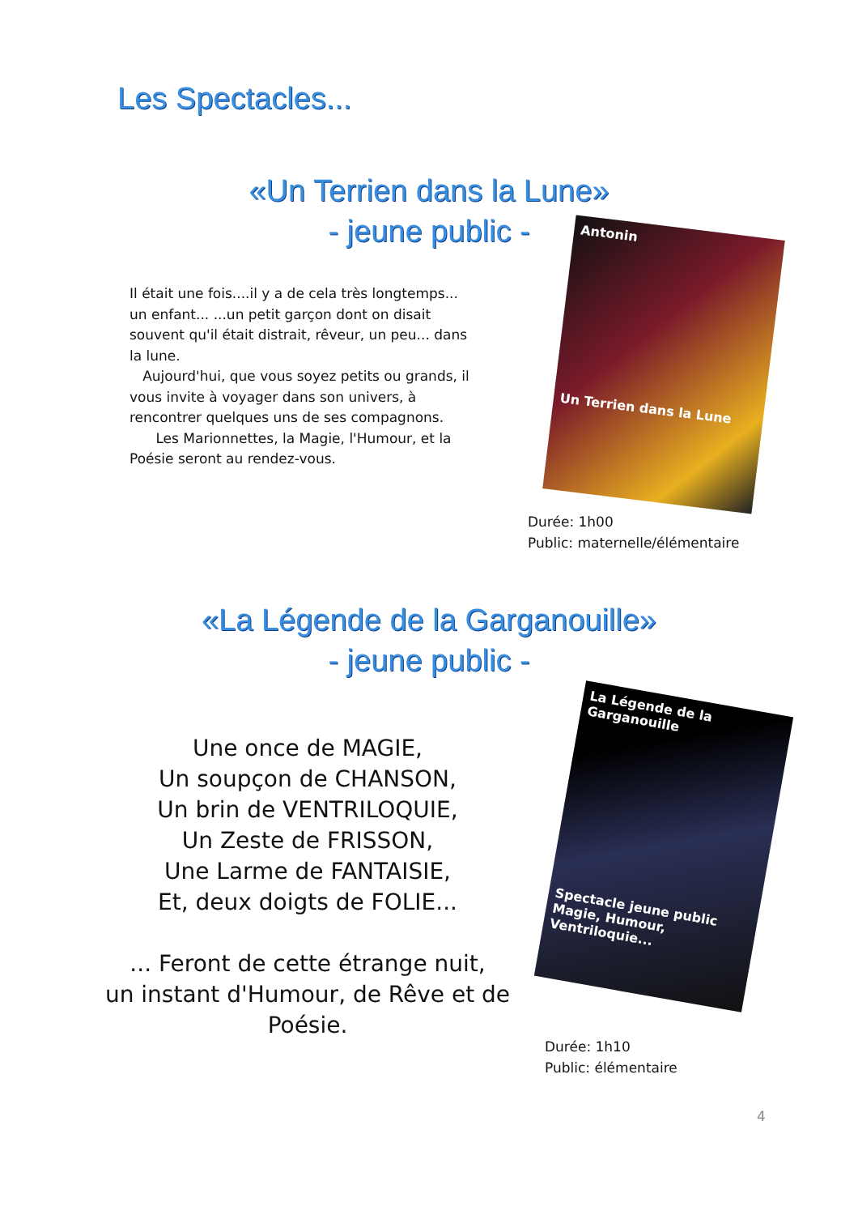Les Spectacles...
«Un Terrien dans la Lune»
- jeune public -
Il était une fois....il y a de cela très longtemps... un enfant... ...un petit garçon dont on disait souvent qu'il était distrait, rêveur, un peu... dans la lune.
Aujourd'hui, que vous soyez petits ou grands, il vous invite à voyager dans son univers, à rencontrer quelques uns de ses compagnons.
Les Marionnettes, la Magie, l'Humour, et la Poésie seront au rendez-vous.
Antonin
Un Terrien dans la Lune
Durée: 1h00
Public: maternelle/élémentaire
«La Légende de la Garganouille»
- jeune public -
Une once de MAGIE,
Un soupçon de CHANSON,
Un brin de VENTRILOQUIE,
Un Zeste de FRISSON,
Une Larme de FANTAISIE,
Et, deux doigts de FOLIE...
... Feront de cette étrange nuit,
un instant d'Humour, de Rêve et de Poésie.
La Légende de la Garganouille
Spectacle jeune public
Magie, Humour, Ventriloquie...
Durée: 1h10
Public: élémentaire
4